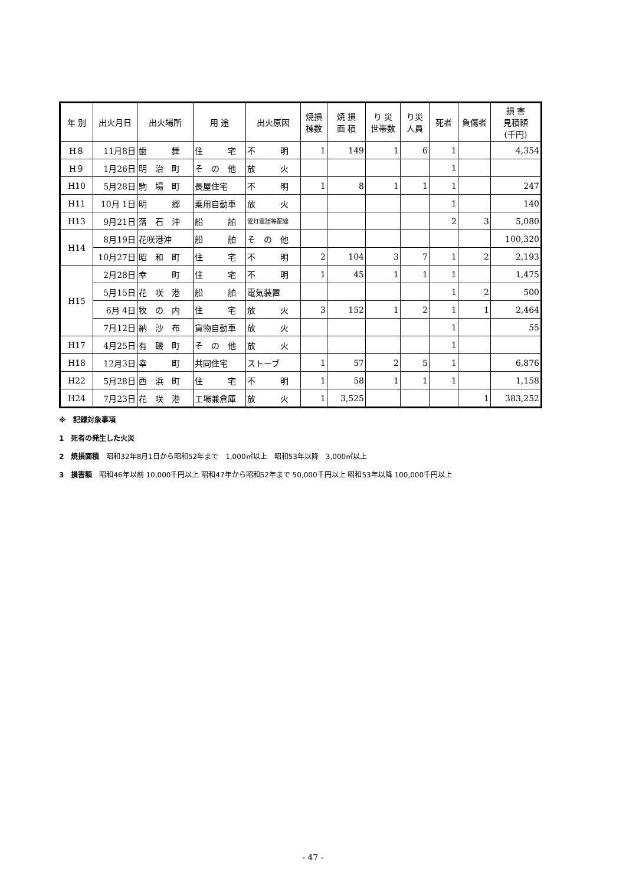| 年 別 | 出火月日 | 出火場所 | 用 途 | 出火原因 | 焼損 棟数 | 焼 損 面 積 | り 災 世帯数 | り災 人員 | 死者 | 負傷者 | 損 害 見積額 (千円) |
| --- | --- | --- | --- | --- | --- | --- | --- | --- | --- | --- | --- |
| H８ | 11月8日 | 歯 舞 | 住 宅 | 不 明 | 1 | 149 | 1 | 6 | 1 | | 4,354 |
| H９ | 1月26日 | 明 治 町 | そ の 他 | 放 火 | | | | | 1 | | |
| H10 | 5月28日 | 駒 場 町 | 長屋住宅 | 不 明 | 1 | 8 | 1 | 1 | 1 | | 247 |
| H11 | 10月 1日 | 明 郷 | 乗用自動車 | 放 火 | | | | | 1 | | 140 |
| H13 | 9月21日 | 落 石 沖 | 船 舶 | 電灯電話等配線 | | | | | 2 | 3 | 5,080 |
| H14 | 8月19日 | 花咲港沖 | 船 舶 | そ の 他 | | | | | | | 100,320 |
| | 10月27日 | 昭 和 町 | 住 宅 | 不 明 | 2 | 104 | 3 | 7 | 1 | 2 | 2,193 |
| H15 | 2月28日 | 幸 町 | 住 宅 | 不 明 | 1 | 45 | 1 | 1 | 1 | | 1,475 |
| | 5月15日 | 花 咲 港 | 船 舶 | 電気装置 | | | | | 1 | 2 | 500 |
| | 6月 4日 | 牧 の 内 | 住 宅 | 放 火 | 3 | 152 | 1 | 2 | 1 | 1 | 2,464 |
| | 7月12日 | 納 沙 布 | 貨物自動車 | 放 火 | | | | | 1 | | 55 |
| H17 | 4月25日 | 有 磯 町 | そ の 他 | 放 火 | | | | | 1 | | |
| H18 | 12月3日 | 幸 町 | 共同住宅 | ストーブ | 1 | 57 | 2 | 5 | 1 | | 6,876 |
| H22 | 5月28日 | 西 浜 町 | 住 宅 | 不 明 | 1 | 58 | 1 | 1 | 1 | | 1,158 |
| H24 | 7月23日 | 花 咲 港 | 工場兼倉庫 | 放 火 | 1 | 3,525 | | | | 1 | 383,252 |
※　記録対象事項
1　死者の発生した火災
2　焼損面積　昭和32年8月1日から昭和52年まで　1,000㎡以上　昭和53年以降　3,000㎡以上
3　損害額　昭和46年以前 10,000千円以上 昭和47年から昭和52年まで 50,000千円以上 昭和53年以降 100,000千円以上
- 47 -